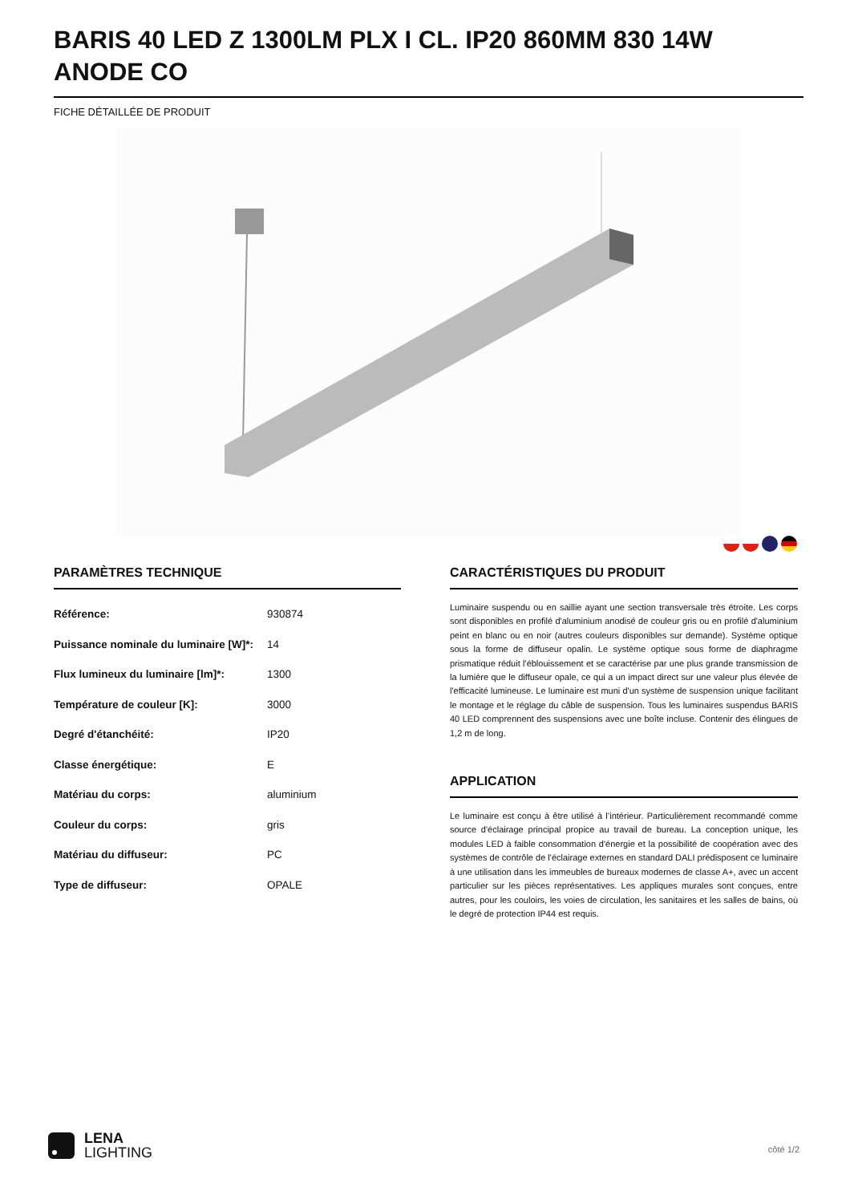BARIS 40 LED Z 1300LM PLX I CL. IP20 860MM 830 14W ANODE CO
FICHE DÉTAILLÉE DE PRODUIT
PARAMÈTRES TECHNIQUE
| Référence: | 930874 |
| Puissance nominale du luminaire [W]*: | 14 |
| Flux lumineux du luminaire [lm]*: | 1300 |
| Température de couleur [K]: | 3000 |
| Degré d'étanchéité: | IP20 |
| Classe énergétique: | E |
| Matériau du corps: | aluminium |
| Couleur du corps: | gris |
| Matériau du diffuseur: | PC |
| Type de diffuseur: | OPALE |
CARACTÉRISTIQUES DU PRODUIT
Luminaire suspendu ou en saillie ayant une section transversale très étroite. Les corps sont disponibles en profilé d'aluminium anodisé de couleur gris ou en profilé d'aluminium peint en blanc ou en noir (autres couleurs disponibles sur demande). Système optique sous la forme de diffuseur opalin. Le système optique sous forme de diaphragme prismatique réduit l'éblouissement et se caractérise par une plus grande transmission de la lumière que le diffuseur opale, ce qui a un impact direct sur une valeur plus élevée de l'efficacité lumineuse. Le luminaire est muni d'un système de suspension unique facilitant le montage et le réglage du câble de suspension. Tous les luminaires suspendus BARIS 40 LED comprennent des suspensions avec une boîte incluse. Contenir des élingues de 1,2 m de long.
APPLICATION
Le luminaire est conçu à être utilisé à l’intérieur. Particulièrement recommandé comme source d'éclairage principal propice au travail de bureau. La conception unique, les modules LED à faible consommation d'énergie et la possibilité de coopération avec des systèmes de contrôle de l'éclairage externes en standard DALI prédisposent ce luminaire à une utilisation dans les immeubles de bureaux modernes de classe A+, avec un accent particulier sur les pièces représentatives. Les appliques murales sont conçues, entre autres, pour les couloirs, les voies de circulation, les sanitaires et les salles de bains, où le degré de protection IP44 est requis.
LENA
LIGHTING
côté 1/2